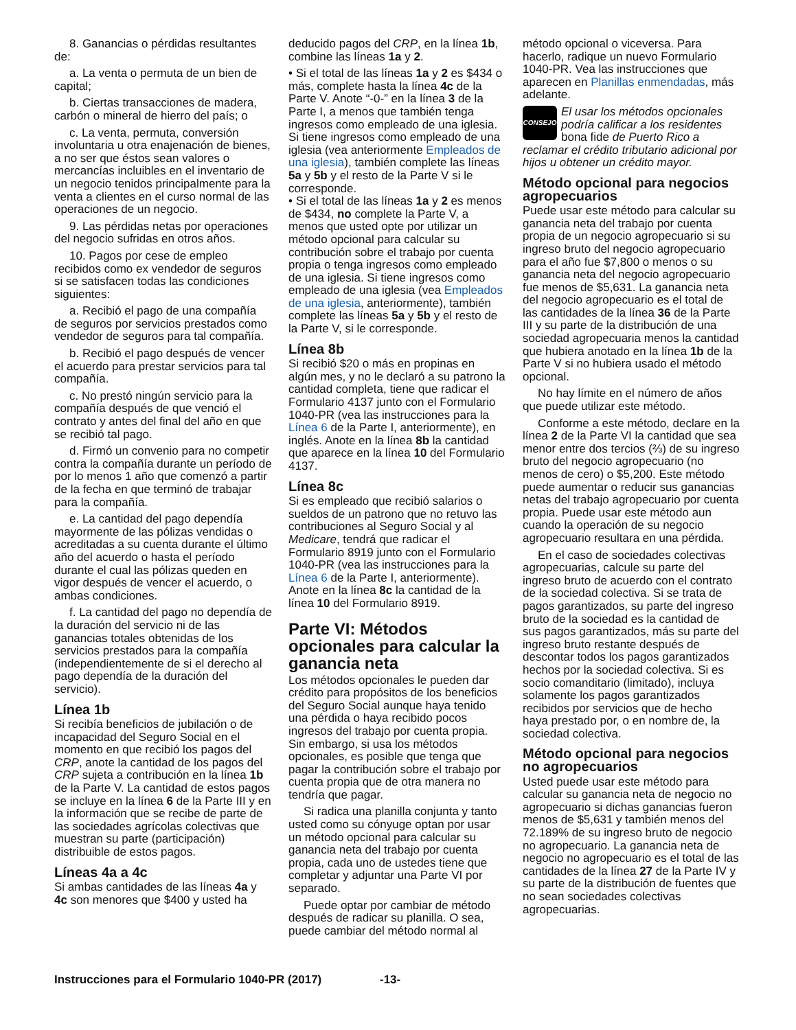8. Ganancias o pérdidas resultantes de:
a. La venta o permuta de un bien de capital;
b. Ciertas transacciones de madera, carbón o mineral de hierro del país; o
c. La venta, permuta, conversión involuntaria u otra enajenación de bienes, a no ser que éstos sean valores o mercancías incluibles en el inventario de un negocio tenidos principalmente para la venta a clientes en el curso normal de las operaciones de un negocio.
9. Las pérdidas netas por operaciones del negocio sufridas en otros años.
10. Pagos por cese de empleo recibidos como ex vendedor de seguros si se satisfacen todas las condiciones siguientes:
a. Recibió el pago de una compañía de seguros por servicios prestados como vendedor de seguros para tal compañía.
b. Recibió el pago después de vencer el acuerdo para prestar servicios para tal compañía.
c. No prestó ningún servicio para la compañía después de que venció el contrato y antes del final del año en que se recibió tal pago.
d. Firmó un convenio para no competir contra la compañía durante un período de por lo menos 1 año que comenzó a partir de la fecha en que terminó de trabajar para la compañía.
e. La cantidad del pago dependía mayormente de las pólizas vendidas o acreditadas a su cuenta durante el último año del acuerdo o hasta el período durante el cual las pólizas queden en vigor después de vencer el acuerdo, o ambas condiciones.
f. La cantidad del pago no dependía de la duración del servicio ni de las ganancias totales obtenidas de los servicios prestados para la compañía (independientemente de si el derecho al pago dependía de la duración del servicio).
Línea 1b
Si recibía beneficios de jubilación o de incapacidad del Seguro Social en el momento en que recibió los pagos del CRP, anote la cantidad de los pagos del CRP sujeta a contribución en la línea 1b de la Parte V. La cantidad de estos pagos se incluye en la línea 6 de la Parte III y en la información que se recibe de parte de las sociedades agrícolas colectivas que muestran su parte (participación) distribuible de estos pagos.
Líneas 4a a 4c
Si ambas cantidades de las líneas 4a y 4c son menores que $400 y usted ha
deducido pagos del CRP, en la línea 1b, combine las líneas 1a y 2.
• Si el total de las líneas 1a y 2 es $434 o más, complete hasta la línea 4c de la Parte V. Anote “-0-” en la línea 3 de la Parte I, a menos que también tenga ingresos como empleado de una iglesia. Si tiene ingresos como empleado de una iglesia (vea anteriormente Empleados de una iglesia), también complete las líneas 5a y 5b y el resto de la Parte V si le corresponde.
• Si el total de las líneas 1a y 2 es menos de $434, no complete la Parte V, a menos que usted opte por utilizar un método opcional para calcular su contribución sobre el trabajo por cuenta propia o tenga ingresos como empleado de una iglesia. Si tiene ingresos como empleado de una iglesia (vea Empleados de una iglesia, anteriormente), también complete las líneas 5a y 5b y el resto de la Parte V, si le corresponde.
Línea 8b
Si recibió $20 o más en propinas en algún mes, y no le declaró a su patrono la cantidad completa, tiene que radicar el Formulario 4137 junto con el Formulario 1040-PR (vea las instrucciones para la Línea 6 de la Parte I, anteriormente), en inglés. Anote en la línea 8b la cantidad que aparece en la línea 10 del Formulario 4137.
Línea 8c
Si es empleado que recibió salarios o sueldos de un patrono que no retuvo las contribuciones al Seguro Social y al Medicare, tendrá que radicar el Formulario 8919 junto con el Formulario 1040-PR (vea las instrucciones para la Línea 6 de la Parte I, anteriormente). Anote en la línea 8c la cantidad de la línea 10 del Formulario 8919.
Parte VI: Métodos opcionales para calcular la ganancia neta
Los métodos opcionales le pueden dar crédito para propósitos de los beneficios del Seguro Social aunque haya tenido una pérdida o haya recibido pocos ingresos del trabajo por cuenta propia. Sin embargo, si usa los métodos opcionales, es posible que tenga que pagar la contribución sobre el trabajo por cuenta propia que de otra manera no tendría que pagar.
Si radica una planilla conjunta y tanto usted como su cónyuge optan por usar un método opcional para calcular su ganancia neta del trabajo por cuenta propia, cada uno de ustedes tiene que completar y adjuntar una Parte VI por separado.
Puede optar por cambiar de método después de radicar su planilla. O sea, puede cambiar del método normal al
método opcional o viceversa. Para hacerlo, radique un nuevo Formulario 1040-PR. Vea las instrucciones que aparecen en Planillas enmendadas, más adelante.
CONSEJO
El usar los métodos opcionales podría calificar a los residentes bona fide de Puerto Rico a
reclamar el crédito tributario adicional por hijos u obtener un crédito mayor.
Método opcional para negocios agropecuarios
Puede usar este método para calcular su ganancia neta del trabajo por cuenta propia de un negocio agropecuario si su ingreso bruto del negocio agropecuario para el año fue $7,800 o menos o su ganancia neta del negocio agropecuario fue menos de $5,631. La ganancia neta del negocio agropecuario es el total de las cantidades de la línea 36 de la Parte III y su parte de la distribución de una sociedad agropecuaria menos la cantidad que hubiera anotado en la línea 1b de la Parte V si no hubiera usado el método opcional.
No hay límite en el número de años que puede utilizar este método.
Conforme a este método, declare en la línea 2 de la Parte VI la cantidad que sea menor entre dos tercios (⅔) de su ingreso bruto del negocio agropecuario (no menos de cero) o $5,200. Este método puede aumentar o reducir sus ganancias netas del trabajo agropecuario por cuenta propia. Puede usar este método aun cuando la operación de su negocio agropecuario resultara en una pérdida.
En el caso de sociedades colectivas agropecuarias, calcule su parte del ingreso bruto de acuerdo con el contrato de la sociedad colectiva. Si se trata de pagos garantizados, su parte del ingreso bruto de la sociedad es la cantidad de sus pagos garantizados, más su parte del ingreso bruto restante después de descontar todos los pagos garantizados hechos por la sociedad colectiva. Si es socio comanditario (limitado), incluya solamente los pagos garantizados recibidos por servicios que de hecho haya prestado por, o en nombre de, la sociedad colectiva.
Método opcional para negocios no agropecuarios
Usted puede usar este método para calcular su ganancia neta de negocio no agropecuario si dichas ganancias fueron menos de $5,631 y también menos del 72.189% de su ingreso bruto de negocio no agropecuario. La ganancia neta de negocio no agropecuario es el total de las cantidades de la línea 27 de la Parte IV y su parte de la distribución de fuentes que no sean sociedades colectivas agropecuarias.
Instrucciones para el Formulario 1040-PR (2017) -13-